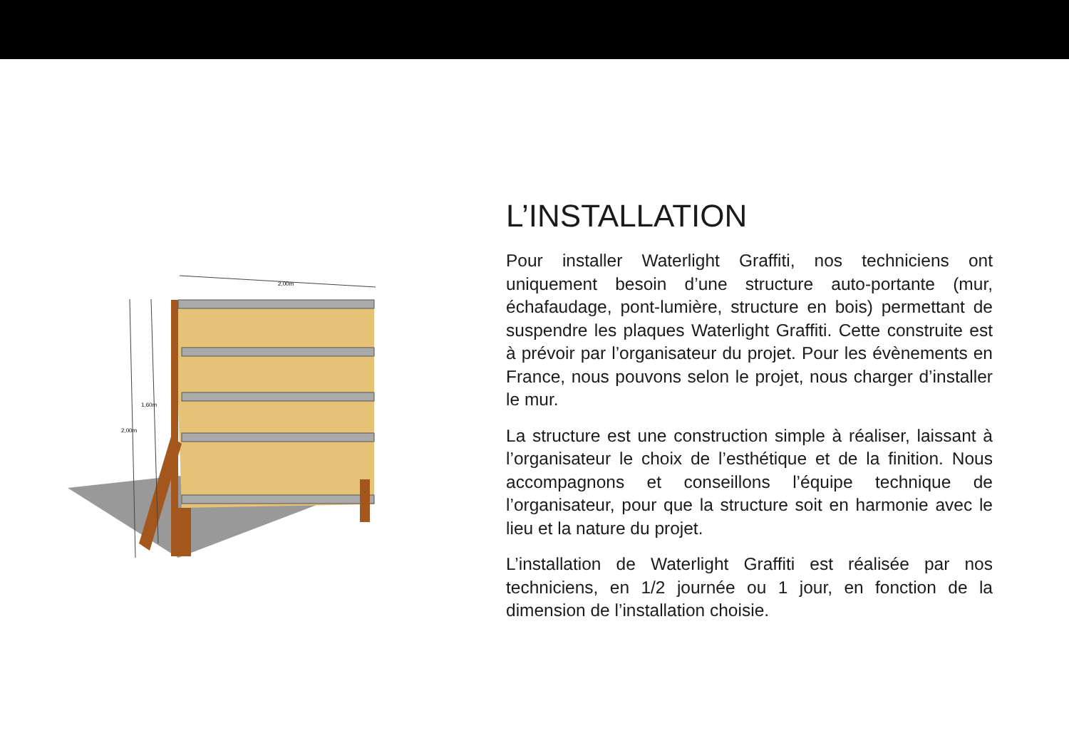2,00m
1,60m
2,00m
L’INSTALLATION
Pour installer Waterlight Graffiti, nos techniciens ont uniquement besoin d’une structure auto-portante (mur, échafaudage, pont-lumière, structure en bois) permettant de suspendre les plaques Waterlight Graffiti. Cette construite est à prévoir par l’organisateur du projet. Pour les évènements en France, nous pouvons selon le projet, nous charger d’installer le mur.
La structure est une construction simple à réaliser, laissant à l’organisateur le choix de l’esthétique et de la finition. Nous accompagnons et conseillons l’équipe technique de l’organisateur, pour que la structure soit en harmonie avec le lieu et la nature du projet.
L’installation de Waterlight Graffiti est réalisée par nos techniciens, en 1/2 journée ou 1 jour, en fonction de la dimension de l’installation choisie.